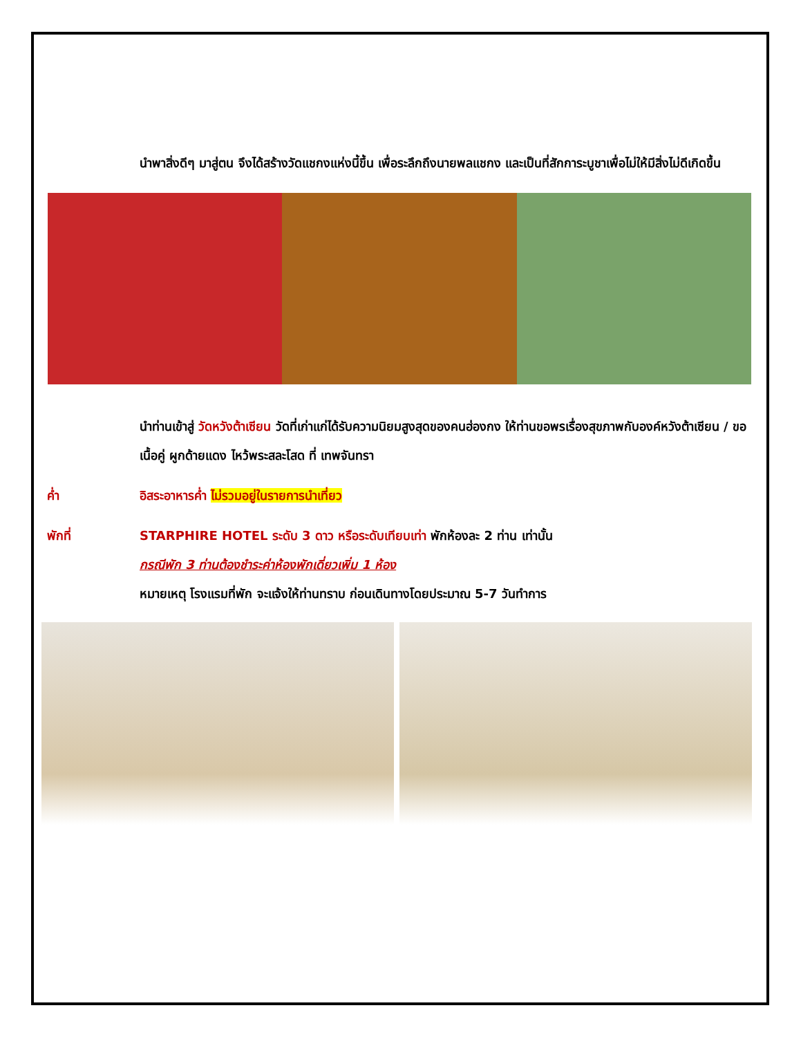นำพาสิ่งดีๆ มาสู่ตน จึงได้สร้างวัดแชกงแห่งนี้ขึ้น เพื่อระลึกถึงนายพลแชกง และเป็นที่สักการะบูชาเพื่อไม่ให้มีสิ่งไม่ดีเกิดขึ้น
นำท่านเข้าสู่ วัดหวังต้าเซียน วัดที่เก่าแก่ได้รับความนิยมสูงสุดของคนฮ่องกง ให้ท่านขอพรเรื่องสุขภาพกับองค์หวังต้าเซียน / ขอเนื้อคู่ ผูกด้ายแดง ไหว้พระสละโสด ที่ เทพจันทรา
ค่ำ อิสระอาหารค่ำ ไม่รวมอยู่ในรายการนำเที่ยว
พักที่ STARPHIRE HOTEL ระดับ 3 ดาว หรือระดับเทียบเท่า พักห้องละ 2 ท่าน เท่านั้น
กรณีพัก 3 ท่านต้องชำระค่าห้องพักเดี่ยวเพิ่ม 1 ห้อง
หมายเหตุ โรงแรมที่พัก จะแจ้งให้ท่านทราบ ก่อนเดินทางโดยประมาณ 5-7 วันทำการ